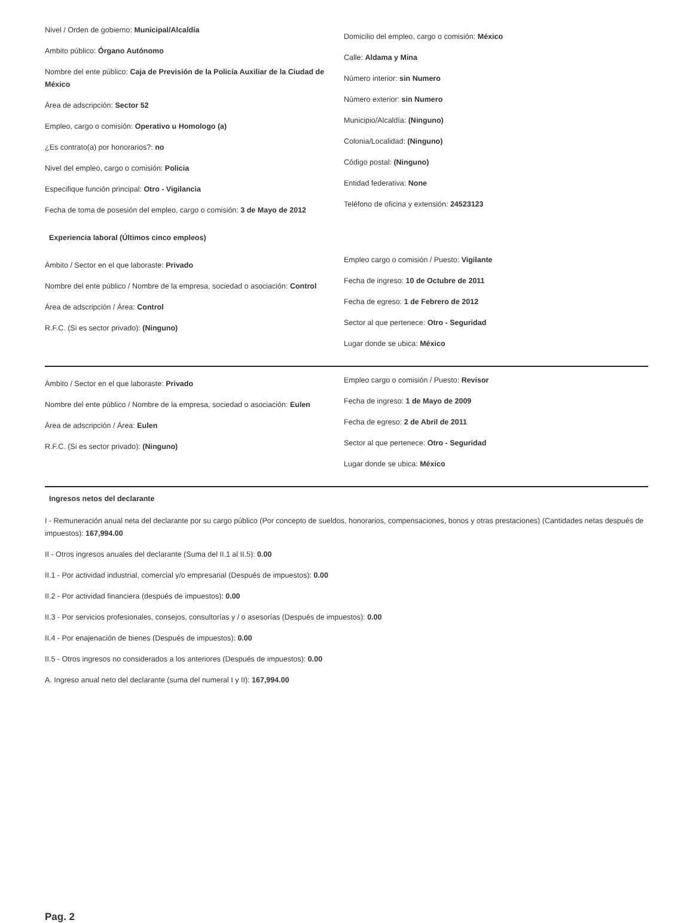Nivel / Orden de gobierno: Municipal/Alcaldía
Ambito público: Órgano Autónomo
Nombre del ente público: Caja de Previsión de la Policía Auxiliar de la Ciudad de México
Área de adscripción: Sector 52
Empleo, cargo o comisión: Operativo u Homologo (a)
¿Es contrato(a) por honorarios?: no
Nivel del empleo, cargo o comisión: Policia
Especifique función principal: Otro - Vigilancia
Fecha de toma de posesión del empleo, cargo o comisión: 3 de Mayo de 2012
Domicilio del empleo, cargo o comisión: México
Calle: Aldama y Mina
Número interior: sin Numero
Número exterior: sin Numero
Municipio/Alcaldía: (Ninguno)
Colonia/Localidad: (Ninguno)
Código postal: (Ninguno)
Entidad federativa: None
Teléfono de oficina y extensión: 24523123
Experiencia laboral (Últimos cinco empleos)
Ámbito / Sector en el que laboraste: Privado
Nombre del ente público / Nombre de la empresa, sociedad o asociación: Control
Área de adscripción / Área: Control
R.F.C. (Si es sector privado): (Ninguno)
Empleo cargo o comisión / Puesto: Vigilante
Fecha de ingreso: 10 de Octubre de 2011
Fecha de egreso: 1 de Febrero de 2012
Sector al que pertenece: Otro - Seguridad
Lugar donde se ubica: México
Ámbito / Sector en el que laboraste: Privado
Nombre del ente público / Nombre de la empresa, sociedad o asociación: Eulen
Área de adscripción / Área: Eulen
R.F.C. (Si es sector privado): (Ninguno)
Empleo cargo o comisión / Puesto: Revisor
Fecha de ingreso: 1 de Mayo de 2009
Fecha de egreso: 2 de Abril de 2011
Sector al que pertenece: Otro - Seguridad
Lugar donde se ubica: México
Ingresos netos del declarante
I - Remuneración anual neta del declarante por su cargo público (Por concepto de sueldos, honorarios, compensaciones, bonos y otras prestaciones) (Cantidades netas después de impuestos): 167,994.00
II - Otros ingresos anuales del declarante (Suma del II.1 al II.5): 0.00
II.1 - Por actividad industrial, comercial y/o empresarial (Después de impuestos): 0.00
II.2 - Por actividad financiera (después de impuestos): 0.00
II.3 - Por servicios profesionales, consejos, consultorías y / o asesorías (Después de impuestos): 0.00
II.4 - Por enajenación de bienes (Después de impuestos): 0.00
II.5 - Otros ingresos no considerados a los anteriores (Después de impuestos): 0.00
A. Ingreso anual neto del declarante (suma del numeral I y II): 167,994.00
Pag. 2